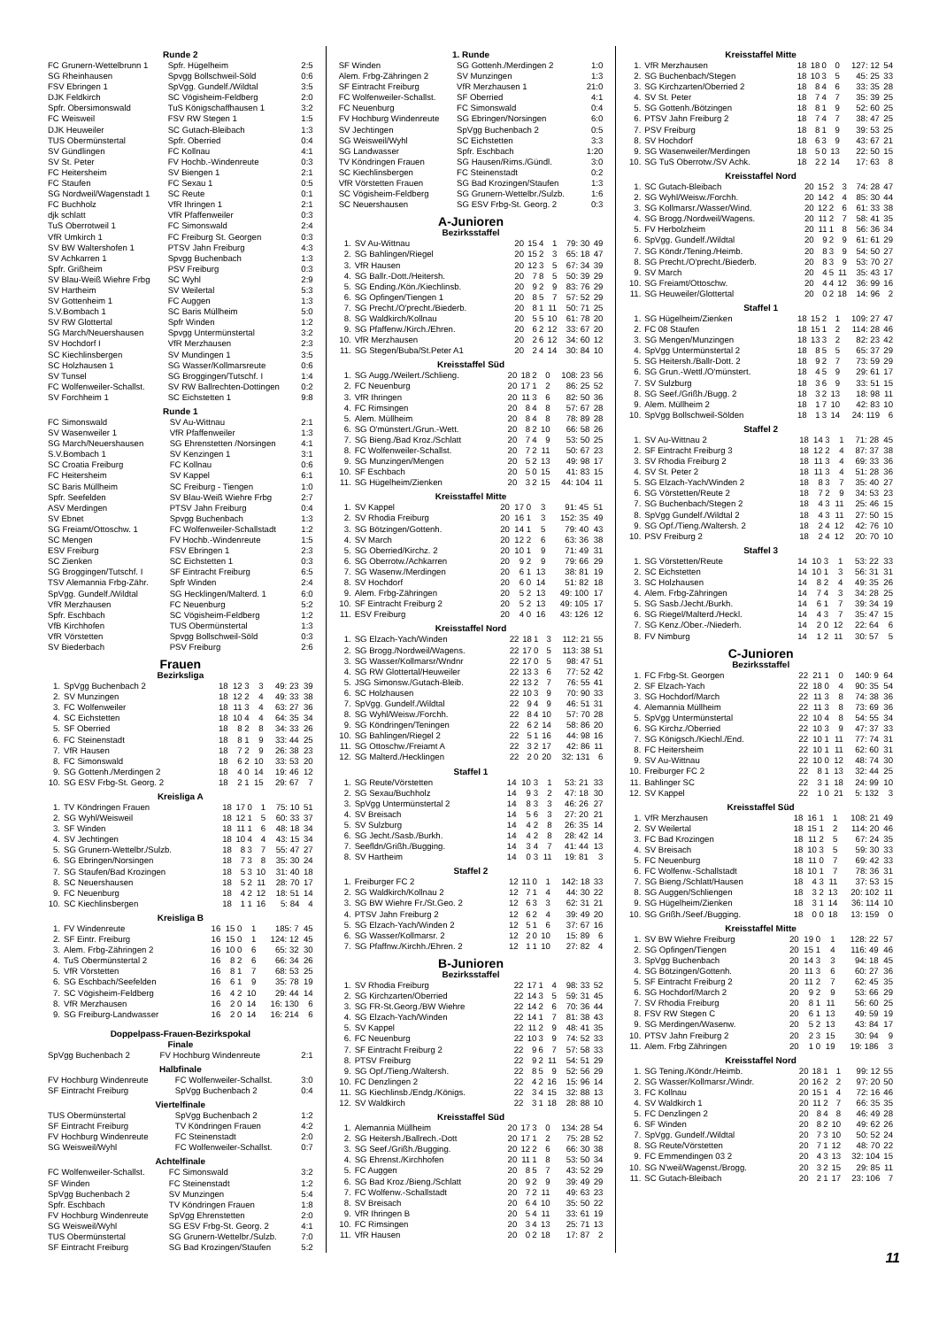Runde 2
| FC Grunern-Wettelbrunn 1 | Spfr. Hügelheim | 2:5 |
| SG Rheinhausen | Spvgg Bollschweil-Söld | 0:6 |
| FSV Ebringen 1 | SpVgg. Gundelf./Wildtal | 3:5 |
| DJK Feldkirch | SC Vögisheim-Feldberg | 2:0 |
| Spfr. Obersimonswald | TuS Königschaffhausen 1 | 3:2 |
| FC Weisweil | FSV RW Stegen 1 | 1:5 |
| DJK Heuweiler | SC Gutach-Bleibach | 1:3 |
| TUS Obermünstertal | Spfr. Oberried | 0:4 |
| SV Gündlingen | FC Kollnau | 4:1 |
| SV St. Peter | FV Hochb.-Windenreute | 0:3 |
| FC Heitersheim | SV Biengen 1 | 2:1 |
| FC Staufen | FC Sexau 1 | 0:5 |
| SG Nordweil/Wagenstadt 1 | SC Reute | 0:1 |
| FC Buchholz | VfR Ihringen 1 | 2:1 |
| djk schlatt | VfR Pfaffenweiler | 0:3 |
| TuS Oberrotweil 1 | FC Simonswald | 2:4 |
| VfR Umkirch 1 | FC Freiburg St. Georgen | 0:3 |
| SV BW Waltershofen 1 | PTSV Jahn Freiburg | 4:3 |
| SV Achkarren 1 | Spvgg Buchenbach | 1:3 |
| Spfr. Grißheim | PSV Freiburg | 0:3 |
| SV Blau-Weiß Wiehre Frbg | SC Wyhl | 2:9 |
| SV Hartheim | SV Weilertal | 5:3 |
| SV Gottenheim 1 | FC Auggen | 1:3 |
| S.V.Bombach 1 | SC Baris Müllheim | 5:0 |
| SV RW Glottertal | Spfr Winden | 1:2 |
| SG March/Neuershausen | Spvgg Untermünstertal | 3:2 |
| SV Hochdorf I | VfR Merzhausen | 2:3 |
| SC Kiechlinsbergen | SV Mundingen 1 | 3:5 |
| SC Holzhausen 1 | SG Wasser/Kollmarsreute | 0:6 |
| SV Tunsel | SG Broggingen/Tutschf. I | 1:4 |
| FC Wolfenweiler-Schallst. | SV RW Ballrechten-Dottingen | 0:2 |
| SV Forchheim 1 | SC Eichstetten 1 | 9:8 |
Runde 1
| FC Simonswald | SV Au-Wittnau | 2:1 |
| SV Wasenweiler 1 | VfR Pfaffenweiler | 1:3 |
| SG March/Neuershausen | SG Ehrenstetten /Norsingen | 4:1 |
| S.V.Bombach 1 | SV Kenzingen 1 | 3:1 |
| SC Croatia Freiburg | FC Kollnau | 0:6 |
| FC Heitersheim | SV Kappel | 6:1 |
| SC Baris Müllheim | SC Freiburg - Tiengen | 1:0 |
| Spfr. Seefelden | SV Blau-Weiß Wiehre Frbg | 2:7 |
| ASV Merdingen | PTSV Jahn Freiburg | 0:4 |
| SV Ebnet | Spvgg Buchenbach | 1:3 |
| SG Freiamt/Ottoschw. 1 | FC Wolfenweiler-Schallstadt | 1:2 |
| SC Mengen | FV Hochb.-Windenreute | 1:5 |
| ESV Freiburg | FSV Ebringen 1 | 2:3 |
| SC Zienken | SC Eichstetten 1 | 0:3 |
| SG Broggingen/Tutschf. I | SF Eintracht Freiburg | 6:5 |
| TSV Alemannia Frbg-Zähr. | Spfr Winden | 2:4 |
| SpVgg. Gundelf./Wildtal | SG Hecklingen/Malterd. 1 | 6:0 |
| VfR Merzhausen | FC Neuenburg | 5:2 |
| Spfr. Eschbach | SC Vögisheim-Feldberg | 1:2 |
| VfB Kirchhofen | TUS Obermünstertal | 1:3 |
| VfR Vörstetten | Spvgg Bollschweil-Söld | 0:3 |
| SV Biederbach | PSV Freiburg | 2:6 |
Frauen
Bezirksliga
| 1. | SpVgg Buchenbach 2 | 18 | 12 | 3 | 3 | 49: 23 | 39 |
| 2. | SV Munzingen | 18 | 12 | 2 | 4 | 49: 33 | 38 |
| 3. | FC Wolfenweiler | 18 | 11 | 3 | 4 | 63: 27 | 36 |
| 4. | SC Eichstetten | 18 | 10 | 4 | 4 | 64: 35 | 34 |
| 5. | SF Oberried | 18 | 8 | 2 | 8 | 34: 33 | 26 |
| 6. | FC Steinenstadt | 18 | 8 | 1 | 9 | 33: 44 | 25 |
| 7. | VfR Hausen | 18 | 7 | 2 | 9 | 26: 38 | 23 |
| 8. | FC Simonswald | 18 | 6 | 2 | 10 | 33: 53 | 20 |
| 9. | SG Gottenh./Merdingen 2 | 18 | 4 | 0 | 14 | 19: 46 | 12 |
| 10. | SG ESV Frbg-St. Georg. 2 | 18 | 2 | 1 | 15 | 29: 67 | 7 |
Kreisliga A
| 1. | TV Köndringen Frauen | 18 | 17 | 0 | 1 | 75: 10 | 51 |
| 2. | SG Wyhl/Weisweil | 18 | 12 | 1 | 5 | 60: 33 | 37 |
| 3. | SF Winden | 18 | 11 | 1 | 6 | 48: 18 | 34 |
| 4. | SV Jechtingen | 18 | 10 | 4 | 4 | 43: 15 | 34 |
| 5. | SG Grunern-Wettelbr./Sulzb. | 18 | 8 | 3 | 7 | 55: 47 | 27 |
| 6. | SG Ebringen/Norsingen | 18 | 7 | 3 | 8 | 35: 30 | 24 |
| 7. | SG Staufen/Bad Krozingen | 18 | 5 | 3 | 10 | 31: 40 | 18 |
| 8. | SC Neuershausen | 18 | 5 | 2 | 11 | 28: 70 | 17 |
| 9. | FC Neuenburg | 18 | 4 | 2 | 12 | 18: 51 | 14 |
| 10. | SC Kiechlinsbergen | 18 | 1 | 1 | 16 | 5: 84 | 4 |
Kreisliga B
| 1. | FV Windenreute | 16 | 15 | 0 | 1 | 185: 7 | 45 |
| 2. | SF Eintr. Freiburg | 16 | 15 | 0 | 1 | 124: 12 | 45 |
| 3. | Alem. Frbg-Zähringen 2 | 16 | 10 | 0 | 6 | 65: 32 | 30 |
| 4. | TuS Obermünstertal 2 | 16 | 8 | 2 | 6 | 66: 34 | 26 |
| 5. | VfR Vörstetten | 16 | 8 | 1 | 7 | 68: 53 | 25 |
| 6. | SG Eschbach/Seefelden | 16 | 6 | 1 | 9 | 35: 78 | 19 |
| 7. | SC Vögisheim-Feldberg | 16 | 4 | 2 | 10 | 29: 44 | 14 |
| 8. | VfR Merzhausen | 16 | 2 | 0 | 14 | 16: 130 | 6 |
| 9. | SG Freiburg-Landwasser | 16 | 2 | 0 | 14 | 16: 214 | 6 |
Doppelpass-Frauen-Bezirkspokal
Finale
| SpVgg Buchenbach 2 | FV Hochburg Windenreute | 2:1 |
Halbfinale
| FV Hochburg Windenreute | FC Wolfenweiler-Schallst. | 3:0 |
| SF Eintracht Freiburg | SpVgg Buchenbach 2 | 0:4 |
Viertelfinale
| TUS Obermünstertal | SpVgg Buchenbach 2 | 1:2 |
| SF Eintracht Freiburg | TV Köndringen Frauen | 4:2 |
| FV Hochburg Windenreute | FC Steinenstadt | 2:0 |
| SG Weisweil/Wyhl | FC Wolfenweiler-Schallst. | 0:7 |
Achtelfinale
| FC Wolfenweiler-Schallst. | FC Simonswald | 3:2 |
| SF Winden | FC Steinenstadt | 1:2 |
| SpVgg Buchenbach 2 | SV Munzingen | 5:4 |
| Spfr. Eschbach | TV Köndringen Frauen | 1:8 |
| FV Hochburg Windenreute | SpVgg Ehrenstetten | 2:0 |
| SG Weisweil/Wyhl | SG ESV Frbg-St. Georg. 2 | 4:1 |
| TUS Obermünstertal | SG Grunern-Wettelbr./Sulzb. | 7:0 |
| SF Eintracht Freiburg | SG Bad Krozingen/Staufen | 5:2 |
1. Runde
| SF Winden | SG Gottenh./Merdingen 2 | 1:0 |
| Alem. Frbg-Zähringen 2 | SV Munzingen | 1:3 |
| SF Eintracht Freiburg | VfR Merzhausen 1 | 21:0 |
| FC Wolfenweiler-Schallst. | SF Oberried | 4:1 |
| FC Neuenburg | FC Simonswald | 0:4 |
| FV Hochburg Windenreute | SG Ebringen/Norsingen | 6:0 |
| SV Jechtingen | SpVgg Buchenbach 2 | 0:5 |
| SG Weisweil/Wyhl | SC Eichstetten | 3:3 |
| SG Landwasser | Spfr. Eschbach | 1:20 |
| TV Köndringen Frauen | SG Hausen/Rims./Gündl. | 3:0 |
| SC Kiechlinsbergen | FC Steinenstadt | 0:2 |
| VfR Vörstetten Frauen | SG Bad Krozingen/Staufen | 1:3 |
| SC Vögisheim-Feldberg | SG Grunern-Wettelbr./Sulzb. | 1:6 |
| SC Neuershausen | SG ESV Frbg-St. Georg. 2 | 0:3 |
A-Junioren
Bezirksstaffel
| 1. | SV Au-Wittnau | 20 | 15 | 4 | 1 | 79: 30 | 49 |
| 2. | SG Bahlingen/Riegel | 20 | 15 | 2 | 3 | 65: 18 | 47 |
| 3. | VfR Hausen | 20 | 12 | 3 | 5 | 67: 34 | 39 |
| 4. | SG Ballr.-Dott./Heitersh. | 20 | 7 | 8 | 5 | 50: 39 | 29 |
| 5. | SG Ending./Kön./Kiechlinsb. | 20 | 9 | 2 | 9 | 83: 76 | 29 |
| 6. | SG Opfingen/Tiengen 1 | 20 | 8 | 5 | 7 | 57: 52 | 29 |
| 7. | SG Precht./O'precht./Biederb. | 20 | 8 | 1 | 11 | 50: 71 | 25 |
| 8. | SG Waldkirch/Kollnau | 20 | 5 | 5 | 10 | 61: 78 | 20 |
| 9. | SG Pfaffenw./Kirch./Ehren. | 20 | 6 | 2 | 12 | 33: 67 | 20 |
| 10. | VfR Merzhausen | 20 | 2 | 6 | 12 | 34: 60 | 12 |
| 11. | SG Stegen/Buba/St.Peter A1 | 20 | 2 | 4 | 14 | 30: 84 | 10 |
Kreisstaffel Süd
| 1. | SG Augg./Weilert./Schlieng. | 20 | 18 | 2 | 0 | 108: 23 | 56 |
| 2. | FC Neuenburg | 20 | 17 | 1 | 2 | 86: 25 | 52 |
| 3. | VfR Ihringen | 20 | 11 | 3 | 6 | 82: 50 | 36 |
| 4. | FC Rimsingen | 20 | 8 | 4 | 8 | 57: 67 | 28 |
| 5. | Alem. Müllheim | 20 | 8 | 4 | 8 | 78: 89 | 28 |
| 6. | SG O'münstert./Grun.-Wett. | 20 | 8 | 2 | 10 | 66: 58 | 26 |
| 7. | SG Bieng./Bad Kroz./Schlatt | 20 | 7 | 4 | 9 | 53: 50 | 25 |
| 8. | FC Wolfenweiler-Schallst. | 20 | 7 | 2 | 11 | 50: 67 | 23 |
| 9. | SG Munzingen/Mengen | 20 | 5 | 2 | 13 | 49: 98 | 17 |
| 10. | SF Eschbach | 20 | 5 | 0 | 15 | 41: 83 | 15 |
| 11. | SG Hügelheim/Zienken | 20 | 3 | 2 | 15 | 44: 104 | 11 |
Kreisstaffel Mitte
| 1. | SV Kappel | 20 | 17 | 0 | 3 | 91: 45 | 51 |
| 2. | SV Rhodia Freiburg | 20 | 16 | 1 | 3 | 152: 35 | 49 |
| 3. | SG Bötzingen/Gottenh. | 20 | 14 | 1 | 5 | 79: 40 | 43 |
| 4. | SV March | 20 | 12 | 2 | 6 | 63: 36 | 38 |
| 5. | SG Oberried/Kirchz. 2 | 20 | 10 | 1 | 9 | 71: 49 | 31 |
| 6. | SG Oberrotw./Achkarren | 20 | 9 | 2 | 9 | 79: 66 | 29 |
| 7. | SG Wasenw./Merdingen | 20 | 6 | 1 | 13 | 38: 81 | 19 |
| 8. | SV Hochdorf | 20 | 6 | 0 | 14 | 51: 82 | 18 |
| 9. | Alem. Frbg-Zähringen | 20 | 5 | 2 | 13 | 49: 100 | 17 |
| 10. | SF Eintracht Freiburg 2 | 20 | 5 | 2 | 13 | 49: 105 | 17 |
| 11. | ESV Freiburg | 20 | 4 | 0 | 16 | 43: 126 | 12 |
Kreisstaffel Nord
| 1. | SG Elzach-Yach/Winden | 22 | 18 | 1 | 3 | 112: 21 | 55 |
| 2. | SG Brogg./Nordweil/Wagens. | 22 | 17 | 0 | 5 | 113: 38 | 51 |
| 3. | SG Wasser/Kollmarsr/Wndnr | 22 | 17 | 0 | 5 | 98: 47 | 51 |
| 4. | SG RW Glottertal/Heuweiler | 22 | 13 | 3 | 6 | 77: 52 | 42 |
| 5. | JSG Simonsw./Gutach-Bleib. | 22 | 13 | 2 | 7 | 76: 55 | 41 |
| 6. | SC Holzhausen | 22 | 10 | 3 | 9 | 70: 90 | 33 |
| 7. | SpVgg. Gundelf./Wildtal | 22 | 9 | 4 | 9 | 46: 51 | 31 |
| 8. | SG Wyhl/Weisw./Forchh. | 22 | 8 | 4 | 10 | 57: 70 | 28 |
| 9. | SG Köndringen/Teningen | 22 | 6 | 2 | 14 | 58: 86 | 20 |
| 10. | SG Bahlingen/Riegel 2 | 22 | 5 | 1 | 16 | 44: 98 | 16 |
| 11. | SG Ottoschw./Freiamt A | 22 | 3 | 2 | 17 | 42: 86 | 11 |
| 12. | SG Malterd./Hecklingen | 22 | 2 | 0 | 20 | 32: 131 | 6 |
Staffel 1
| 1. | SG Reute/Vörstetten | 14 | 10 | 3 | 1 | 53: 21 | 33 |
| 2. | SG Sexau/Buchholz | 14 | 9 | 3 | 2 | 47: 18 | 30 |
| 3. | SpVgg Untermünstertal 2 | 14 | 8 | 3 | 3 | 46: 26 | 27 |
| 4. | SV Breisach | 14 | 5 | 6 | 3 | 27: 20 | 21 |
| 5. | SV Sulzburg | 14 | 4 | 2 | 8 | 26: 35 | 14 |
| 6. | SG Jecht./Sasb./Burkh. | 14 | 4 | 2 | 8 | 28: 42 | 14 |
| 7. | Seefldn/Grißh./Bugging. | 14 | 3 | 4 | 7 | 41: 44 | 13 |
| 8. | SV Hartheim | 14 | 0 | 3 | 11 | 19: 81 | 3 |
Staffel 2
| 1. | Freiburger FC 2 | 12 | 11 | 0 | 1 | 142: 18 | 33 |
| 2. | SG Waldkirch/Kollnau 2 | 12 | 7 | 1 | 4 | 44: 30 | 22 |
| 3. | SG BW Wiehre Fr./St.Geo. 2 | 12 | 6 | 3 | 3 | 62: 31 | 21 |
| 4. | PTSV Jahn Freiburg 2 | 12 | 6 | 2 | 4 | 39: 49 | 20 |
| 5. | SG Elzach-Yach/Winden 2 | 12 | 5 | 1 | 6 | 37: 67 | 16 |
| 6. | SG Wasser/Kollmarsr. 2 | 12 | 2 | 0 | 10 | 15: 89 | 6 |
| 7. | SG Pfaffnw./Kirchh./Ehren. 2 | 12 | 1 | 1 | 10 | 27: 82 | 4 |
B-Junioren
Bezirksstaffel
| 1. | SV Rhodia Freiburg | 22 | 17 | 1 | 4 | 98: 33 | 52 |
| 2. | SG Kirchzarten/Oberried | 22 | 14 | 3 | 5 | 59: 31 | 45 |
| 3. | SG FR-St.Georg./BW Wiehre | 22 | 14 | 2 | 6 | 70: 36 | 44 |
| 4. | SG Elzach-Yach/Winden | 22 | 14 | 1 | 7 | 81: 38 | 43 |
| 5. | SV Kappel | 22 | 11 | 2 | 9 | 48: 41 | 35 |
| 6. | FC Neuenburg | 22 | 10 | 3 | 9 | 74: 52 | 33 |
| 7. | SF Eintracht Freiburg 2 | 22 | 9 | 6 | 7 | 57: 58 | 33 |
| 8. | PTSV Freiburg | 22 | 9 | 2 | 11 | 54: 51 | 29 |
| 9. | SG Opf./Tieng./Waltersh. | 22 | 8 | 5 | 9 | 52: 56 | 29 |
| 10. | FC Denzlingen 2 | 22 | 4 | 2 | 16 | 15: 96 | 14 |
| 11. | SG Kiechlinsb./Endg./Königs. | 22 | 3 | 4 | 15 | 32: 88 | 13 |
| 12. | SV Waldkirch | 22 | 3 | 1 | 18 | 28: 88 | 10 |
Kreisstaffel Süd
| 1. | Alemannia Müllheim | 20 | 17 | 3 | 0 | 134: 28 | 54 |
| 2. | SG Heitersh./Ballrech.-Dott | 20 | 17 | 1 | 2 | 75: 28 | 52 |
| 3. | SG Seef./Grißh./Bugging. | 20 | 12 | 2 | 6 | 66: 30 | 38 |
| 4. | SG Ehrenst./Kirchhofen | 20 | 11 | 1 | 8 | 53: 50 | 34 |
| 5. | FC Auggen | 20 | 8 | 5 | 7 | 43: 52 | 29 |
| 6. | SG Bad Kroz./Bieng./Schlatt | 20 | 9 | 2 | 9 | 39: 49 | 29 |
| 7. | FC Wolfenw.-Schallstadt | 20 | 7 | 2 | 11 | 49: 63 | 23 |
| 8. | SV Breisach | 20 | 6 | 4 | 10 | 35: 50 | 22 |
| 9. | VfR Ihringen B | 20 | 5 | 4 | 11 | 33: 61 | 19 |
| 10. | FC Rimsingen | 20 | 3 | 4 | 13 | 25: 71 | 13 |
| 11. | VfR Hausen | 20 | 0 | 2 | 18 | 17: 87 | 2 |
Kreisstaffel Mitte
| 1. | VfR Merzhausen | 18 | 18 | 0 | 0 | 127: 12 | 54 |
| 2. | SG Buchenbach/Stegen | 18 | 10 | 3 | 5 | 45: 25 | 33 |
| 3. | SG Kirchzarten/Oberried 2 | 18 | 8 | 4 | 6 | 33: 35 | 28 |
| 4. | SV St. Peter | 18 | 7 | 4 | 7 | 35: 39 | 25 |
| 5. | SG Gottenh./Bötzingen | 18 | 8 | 1 | 9 | 52: 60 | 25 |
| 6. | PTSV Jahn Freiburg 2 | 18 | 7 | 4 | 7 | 38: 47 | 25 |
| 7. | PSV Freiburg | 18 | 8 | 1 | 9 | 39: 53 | 25 |
| 8. | SV Hochdorf | 18 | 6 | 3 | 9 | 43: 67 | 21 |
| 9. | SG Wasenweiler/Merdingen | 18 | 5 | 0 | 13 | 22: 50 | 15 |
| 10. | SG TuS Oberrotw./SV Achk. | 18 | 2 | 2 | 14 | 17: 63 | 8 |
Kreisstaffel Nord
| 1. | SC Gutach-Bleibach | 20 | 15 | 2 | 3 | 74: 28 | 47 |
| 2. | SG Wyhl/Weisw./Forchh. | 20 | 14 | 2 | 4 | 85: 30 | 44 |
| 3. | SG Kollmarsr./Wasser/Wind. | 20 | 12 | 2 | 6 | 61: 33 | 38 |
| 4. | SG Brogg./Nordweil/Wagens. | 20 | 11 | 2 | 7 | 58: 41 | 35 |
| 5. | FV Herbolzheim | 20 | 11 | 1 | 8 | 56: 36 | 34 |
| 6. | SpVgg. Gundelf./Wildtal | 20 | 9 | 2 | 9 | 61: 61 | 29 |
| 7. | SG Köndr./Tening./Heimb. | 20 | 8 | 3 | 9 | 54: 50 | 27 |
| 8. | SG Precht./O'precht./Biederb. | 20 | 8 | 3 | 9 | 53: 70 | 27 |
| 9. | SV March | 20 | 4 | 5 | 11 | 35: 43 | 17 |
| 10. | SG Freiamt/Ottoschw. | 20 | 4 | 4 | 12 | 36: 99 | 16 |
| 11. | SG Heuweiler/Glottertal | 20 | 0 | 2 | 18 | 14: 96 | 2 |
Staffel 1
| 1. | SG Hügelheim/Zienken | 18 | 15 | 2 | 1 | 109: 27 | 47 |
| 2. | FC 08 Staufen | 18 | 15 | 1 | 2 | 114: 28 | 46 |
| 3. | SG Mengen/Munzingen | 18 | 13 | 3 | 2 | 82: 23 | 42 |
| 4. | SpVgg Untermünstertal 2 | 18 | 8 | 5 | 5 | 65: 37 | 29 |
| 5. | SG Heitersh./Ballr-Dott. 2 | 18 | 9 | 2 | 7 | 73: 59 | 29 |
| 6. | SG Grun.-Wettl./O'münstert. | 18 | 4 | 5 | 9 | 29: 61 | 17 |
| 7. | SV Sulzburg | 18 | 3 | 6 | 9 | 33: 51 | 15 |
| 8. | SG Seef./Grißh./Bugg. 2 | 18 | 3 | 2 | 13 | 18: 98 | 11 |
| 9. | Alem. Müllheim 2 | 18 | 1 | 7 | 10 | 42: 83 | 10 |
| 10. | SpVgg Bollschweil-Sölden | 18 | 1 | 3 | 14 | 24: 119 | 6 |
Staffel 2
| 1. | SV Au-Wittnau 2 | 18 | 14 | 3 | 1 | 71: 28 | 45 |
| 2. | SF Eintracht Freiburg 3 | 18 | 12 | 2 | 4 | 87: 37 | 38 |
| 3. | SV Rhodia Freiburg 2 | 18 | 11 | 3 | 4 | 69: 33 | 36 |
| 4. | SV St. Peter 2 | 18 | 11 | 3 | 4 | 51: 28 | 36 |
| 5. | SG Elzach-Yach/Winden 2 | 18 | 8 | 3 | 7 | 35: 40 | 27 |
| 6. | SG Vörstetten/Reute 2 | 18 | 7 | 2 | 9 | 34: 53 | 23 |
| 7. | SG Buchenbach/Stegen 2 | 18 | 4 | 3 | 11 | 25: 46 | 15 |
| 8. | SpVgg Gundelf./Wildtal 2 | 18 | 4 | 3 | 11 | 27: 50 | 15 |
| 9. | SG Opf./Tieng./Waltersh. 2 | 18 | 2 | 4 | 12 | 42: 76 | 10 |
| 10. | PSV Freiburg 2 | 18 | 2 | 4 | 12 | 20: 70 | 10 |
Staffel 3
| 1. | SG Vörstetten/Reute | 14 | 10 | 3 | 1 | 53: 22 | 33 |
| 2. | SC Eichstetten | 14 | 10 | 1 | 3 | 56: 31 | 31 |
| 3. | SC Holzhausen | 14 | 8 | 2 | 4 | 49: 35 | 26 |
| 4. | Alem. Frbg-Zähringen | 14 | 7 | 4 | 3 | 34: 28 | 25 |
| 5. | SG Sasb./Jecht./Burkh. | 14 | 6 | 1 | 7 | 39: 34 | 19 |
| 6. | SG Riegel/Malterd./Heckl. | 14 | 4 | 3 | 7 | 35: 47 | 15 |
| 7. | SG Kenz./Ober.-/Niederh. | 14 | 2 | 0 | 12 | 22: 64 | 6 |
| 8. | FV Nimburg | 14 | 1 | 2 | 11 | 30: 57 | 5 |
C-Junioren
Bezirksstaffel
| 1. | FC Frbg-St. Georgen | 22 | 21 | 1 | 0 | 140: 9 | 64 |
| 2. | SF Elzach-Yach | 22 | 18 | 0 | 4 | 90: 35 | 54 |
| 3. | SG Hochdorf/March | 22 | 11 | 3 | 8 | 74: 38 | 36 |
| 4. | Alemannia Müllheim | 22 | 11 | 3 | 8 | 73: 69 | 36 |
| 5. | SpVgg Untermünstertal | 22 | 10 | 4 | 8 | 54: 55 | 34 |
| 6. | SG Kirchz./Oberried | 22 | 10 | 3 | 9 | 47: 37 | 33 |
| 7. | SG Königsch./Kiechl./End. | 22 | 10 | 1 | 11 | 77: 74 | 31 |
| 8. | FC Heitersheim | 22 | 10 | 1 | 11 | 62: 60 | 31 |
| 9. | SV Au-Wittnau | 22 | 10 | 0 | 12 | 48: 74 | 30 |
| 10. | Freiburger FC 2 | 22 | 8 | 1 | 13 | 32: 44 | 25 |
| 11. | Bahlinger SC | 22 | 3 | 1 | 18 | 24: 99 | 10 |
| 12. | SV Kappel | 22 | 1 | 0 | 21 | 5: 132 | 3 |
Kreisstaffel Süd
| 1. | VfR Merzhausen | 18 | 16 | 1 | 1 | 108: 21 | 49 |
| 2. | SV Weilertal | 18 | 15 | 1 | 2 | 114: 20 | 46 |
| 3. | FC Bad Krozingen | 18 | 11 | 2 | 5 | 67: 24 | 35 |
| 4. | SV Breisach | 18 | 10 | 3 | 5 | 59: 30 | 33 |
| 5. | FC Neuenburg | 18 | 11 | 0 | 7 | 69: 42 | 33 |
| 6. | FC Wolfenw.-Schallstadt | 18 | 10 | 1 | 7 | 78: 36 | 31 |
| 7. | SG Bieng./Schlatt/Hausen | 18 | 4 | 3 | 11 | 37: 53 | 15 |
| 8. | SG Auggen/Schliengen | 18 | 3 | 2 | 13 | 20: 102 | 11 |
| 9. | SG Hügelheim/Zienken | 18 | 3 | 1 | 14 | 36: 114 | 10 |
| 10. | SG Grißh./Seef./Bugging. | 18 | 0 | 0 | 18 | 13: 159 | 0 |
Kreisstaffel Mitte
| 1. | SV BW Wiehre Freiburg | 20 | 19 | 0 | 1 | 128: 22 | 57 |
| 2. | SG Opfingen/Tiengen | 20 | 15 | 1 | 4 | 116: 49 | 46 |
| 3. | SpVgg Buchenbach | 20 | 14 | 3 | 3 | 94: 18 | 45 |
| 4. | SG Bötzingen/Gottenh. | 20 | 11 | 3 | 6 | 60: 27 | 36 |
| 5. | SF Eintracht Freiburg 2 | 20 | 11 | 2 | 7 | 62: 45 | 35 |
| 6. | SG Hochdorf/March 2 | 20 | 9 | 2 | 9 | 53: 66 | 29 |
| 7. | SV Rhodia Freiburg | 20 | 8 | 1 | 11 | 56: 60 | 25 |
| 8. | FSV RW Stegen C | 20 | 6 | 1 | 13 | 49: 59 | 19 |
| 9. | SG Merdingen/Wasenw. | 20 | 5 | 2 | 13 | 43: 84 | 17 |
| 10. | PTSV Jahn Freiburg 2 | 20 | 2 | 3 | 15 | 30: 94 | 9 |
| 11. | Alem. Frbg Zähringen | 20 | 1 | 0 | 19 | 19: 186 | 3 |
Kreisstaffel Nord
| 1. | SG Tening./Köndr./Heimb. | 20 | 18 | 1 | 1 | 99: 12 | 55 |
| 2. | SG Wasser/Kollmarsr./Windr. | 20 | 16 | 2 | 2 | 97: 20 | 50 |
| 3. | FC Kollnau | 20 | 15 | 1 | 4 | 72: 16 | 46 |
| 4. | SV Waldkirch 1 | 20 | 11 | 2 | 7 | 66: 35 | 35 |
| 5. | FC Denzlingen 2 | 20 | 8 | 4 | 8 | 46: 49 | 28 |
| 6. | SF Winden | 20 | 8 | 2 | 10 | 49: 62 | 26 |
| 7. | SpVgg. Gundelf./Wildtal | 20 | 7 | 3 | 10 | 50: 52 | 24 |
| 8. | SG Reute/Vörstetten | 20 | 7 | 1 | 12 | 48: 70 | 22 |
| 9. | FC Emmendingen 03 2 | 20 | 4 | 3 | 13 | 32: 104 | 15 |
| 10. | SG N'weil/Wagenst./Brogg. | 20 | 3 | 2 | 15 | 29: 85 | 11 |
| 11. | SC Gutach-Bleibach | 20 | 2 | 1 | 17 | 23: 106 | 7 |
11